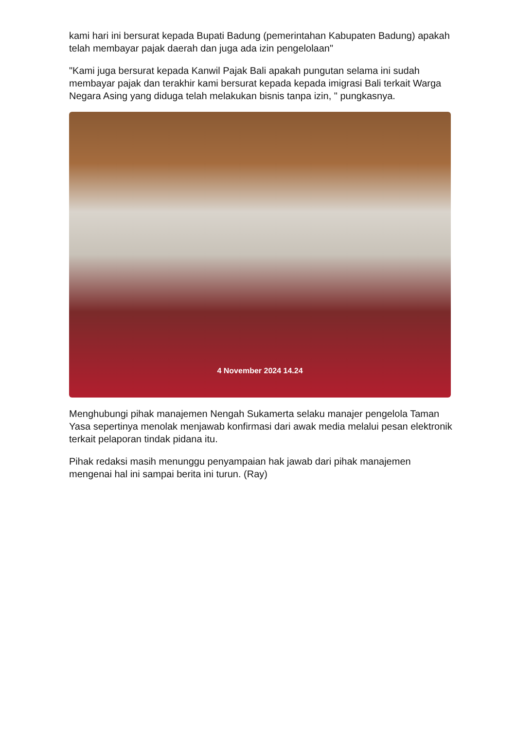kami hari ini bersurat kepada Bupati Badung (pemerintahan Kabupaten Badung) apakah telah membayar pajak daerah dan juga ada izin pengelolaan"
"Kami juga bersurat kepada Kanwil Pajak Bali apakah pungutan selama ini sudah membayar pajak dan terakhir kami bersurat kepada kepada imigrasi Bali terkait Warga Negara Asing yang diduga telah melakukan bisnis tanpa izin, " pungkasnya.
4 November 2024 14.24
Menghubungi pihak manajemen Nengah Sukamerta selaku manajer pengelola Taman Yasa sepertinya menolak menjawab konfirmasi dari awak media melalui pesan elektronik terkait pelaporan tindak pidana itu.
Pihak redaksi masih menunggu penyampaian hak jawab dari pihak manajemen mengenai hal ini sampai berita ini turun. (Ray)